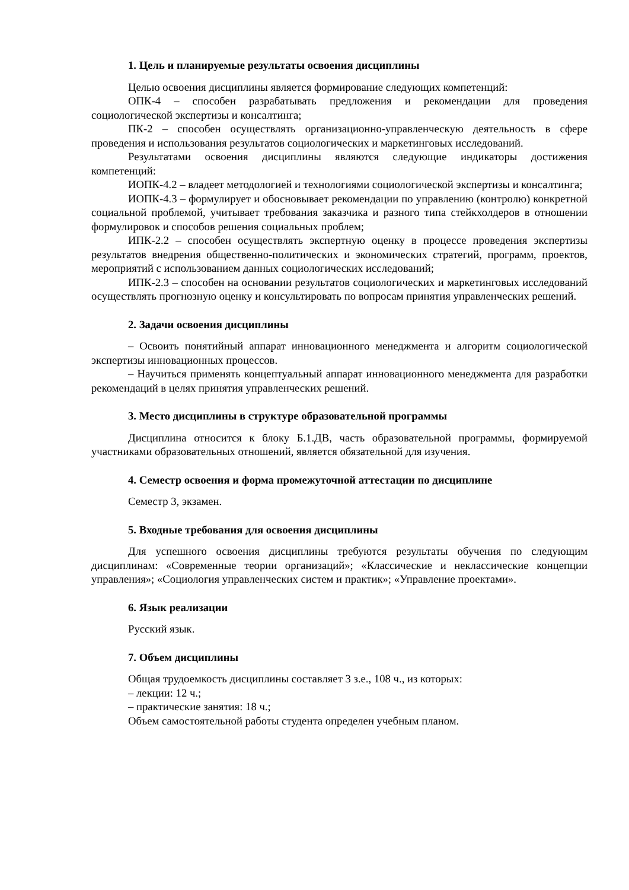1. Цель и планируемые результаты освоения дисциплины
Целью освоения дисциплины является формирование следующих компетенций:
ОПК-4 – способен разрабатывать предложения и рекомендации для проведения социологической экспертизы и консалтинга;
ПК-2 – способен осуществлять организационно-управленческую деятельность в сфере проведения и использования результатов социологических и маркетинговых исследований.
Результатами освоения дисциплины являются следующие индикаторы достижения компетенций:
ИОПК-4.2 – владеет методологией и технологиями социологической экспертизы и консалтинга;
ИОПК-4.3 – формулирует и обосновывает рекомендации по управлению (контролю) конкретной социальной проблемой, учитывает требования заказчика и разного типа стейкхолдеров в отношении формулировок и способов решения социальных проблем;
ИПК-2.2 – способен осуществлять экспертную оценку в процессе проведения экспертизы результатов внедрения общественно-политических и экономических стратегий, программ, проектов, мероприятий с использованием данных социологических исследований;
ИПК-2.3 – способен на основании результатов социологических и маркетинговых исследований осуществлять прогнозную оценку и консультировать по вопросам принятия управленческих решений.
2. Задачи освоения дисциплины
– Освоить понятийный аппарат инновационного менеджмента и алгоритм социологической экспертизы инновационных процессов.
– Научиться применять концептуальный аппарат инновационного менеджмента для разработки рекомендаций в целях принятия управленческих решений.
3. Место дисциплины в структуре образовательной программы
Дисциплина относится к блоку Б.1.ДВ, часть образовательной программы, формируемой участниками образовательных отношений, является обязательной для изучения.
4. Семестр освоения и форма промежуточной аттестации по дисциплине
Семестр 3, экзамен.
5. Входные требования для освоения дисциплины
Для успешного освоения дисциплины требуются результаты обучения по следующим дисциплинам: «Современные теории организаций»; «Классические и неклассические концепции управления»; «Социология управленческих систем и практик»; «Управление проектами».
6. Язык реализации
Русский язык.
7. Объем дисциплины
Общая трудоемкость дисциплины составляет 3 з.е., 108 ч., из которых:
– лекции: 12 ч.;
– практические занятия: 18 ч.;
Объем самостоятельной работы студента определен учебным планом.